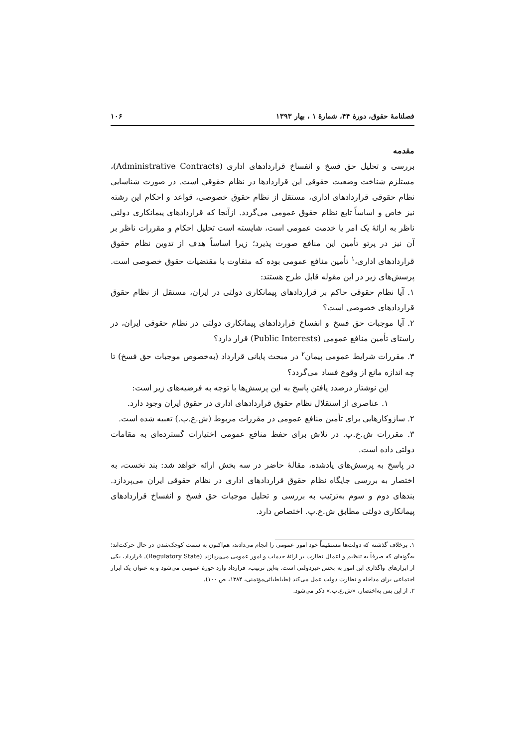فصلنامهٔ حقوق، دورهٔ ۴۴، شمارهٔ ۱ ، بهار ۱۳۹۳ ۱۰۶
مقدمه
بررسی و تحلیل حق فسخ و انفساخ قراردادهای اداری (Administrative Contracts)، مستلزم شناخت وضعیت حقوقی این قراردادها در نظام حقوقی است. در صورت شناسایی نظام حقوقی قراردادهای اداری، مستقل از نظام حقوق خصوصی، قواعد و احکام این رشته نیز خاص و اساساً تابع نظام حقوق عمومی می‌گردد. ازآنجا که قراردادهای پیمانکاری دولتی ناظر به ارائهٔ یک امر یا خدمت عمومی است، شایسته است تحلیل احکام و مقررات ناظر بر آن نیز در پرتو تأمین این منافع صورت پذیرد؛ زیرا اساساً هدف از تدوین نظام حقوق قراردادهای اداری،<sup>۱</sup> تأمین منافع عمومی بوده که متفاوت با مقتضیات حقوق خصوصی است. پرسش‌های زیر در این مقوله قابل طرح هستند:
۱. آیا نظام حقوقی حاکم بر قراردادهای پیمانکاری دولتی در ایران، مستقل از نظام حقوق قراردادهای خصوصی است؟
۲. آیا موجبات حق فسخ و انفساخ قراردادهای پیمانکاری دولتی در نظام حقوقی ایران، در راستای تأمین منافع عمومی (Public Interests) قرار دارد؟
۳. مقررات شرایط عمومی پیمان<sup>۲</sup> در مبحث پایانی قرارداد (به‌خصوص موجبات حق فسخ) تا چه اندازه مانع از وقوع فساد می‌گردد؟
این نوشتار درصدد یافتن پاسخ به این پرسش‌ها با توجه به فرضیه‌های زیر است:
۱. عناصری از استقلال نظام حقوق قراردادهای اداری در حقوق ایران وجود دارد.
۲. سازوکارهایی برای تأمین منافع عمومی در مقررات مربوط (ش.ع.پ.) تعبیه شده است.
۳. مقررات ش.ع.پ. در تلاش برای حفظ منافع عمومی اختیارات گسترده‌ای به مقامات دولتی داده است.
در پاسخ به پرسش‌های یادشده، مقالهٔ حاضر در سه بخش ارائه خواهد شد: بند نخست، به اختصار به بررسی جایگاه نظام حقوق قراردادهای اداری در نظام حقوقی ایران می‌پردازد. بندهای دوم و سوم به‌ترتیب به بررسی و تحلیل موجبات حق فسخ و انفساخ قراردادهای پیمانکاری دولتی مطابق ش.ع.پ. اختصاص دارد.
۱. برخلاف گذشته که دولت‌ها مستقیماً خود امور عمومی را انجام می‌دادند، هم‌اکنون به سمت کوچک‌شدن در حال حرکت‌اند؛ به‌گونه‌ای که صرفاً به تنظیم و اعمال نظارت بر ارائهٔ خدمات و امور عمومی می‌پردازند (Regulatory State). قرارداد، یکی از ابزارهای واگذاری این امور به بخش غیردولتی است. به‌این ترتیب، قرارداد وارد حوزهٔ عمومی می‌شود و به عنوان یک ابزار اجتماعی برای مداخله و نظارت دولت عمل می‌کند (طباطبائی‌مؤتمنی، ۱۳۸۴، ص ۱۰۰).
۲. از این پس به‌اختصار، «ش.ع.پ.» ذکر می‌شود.